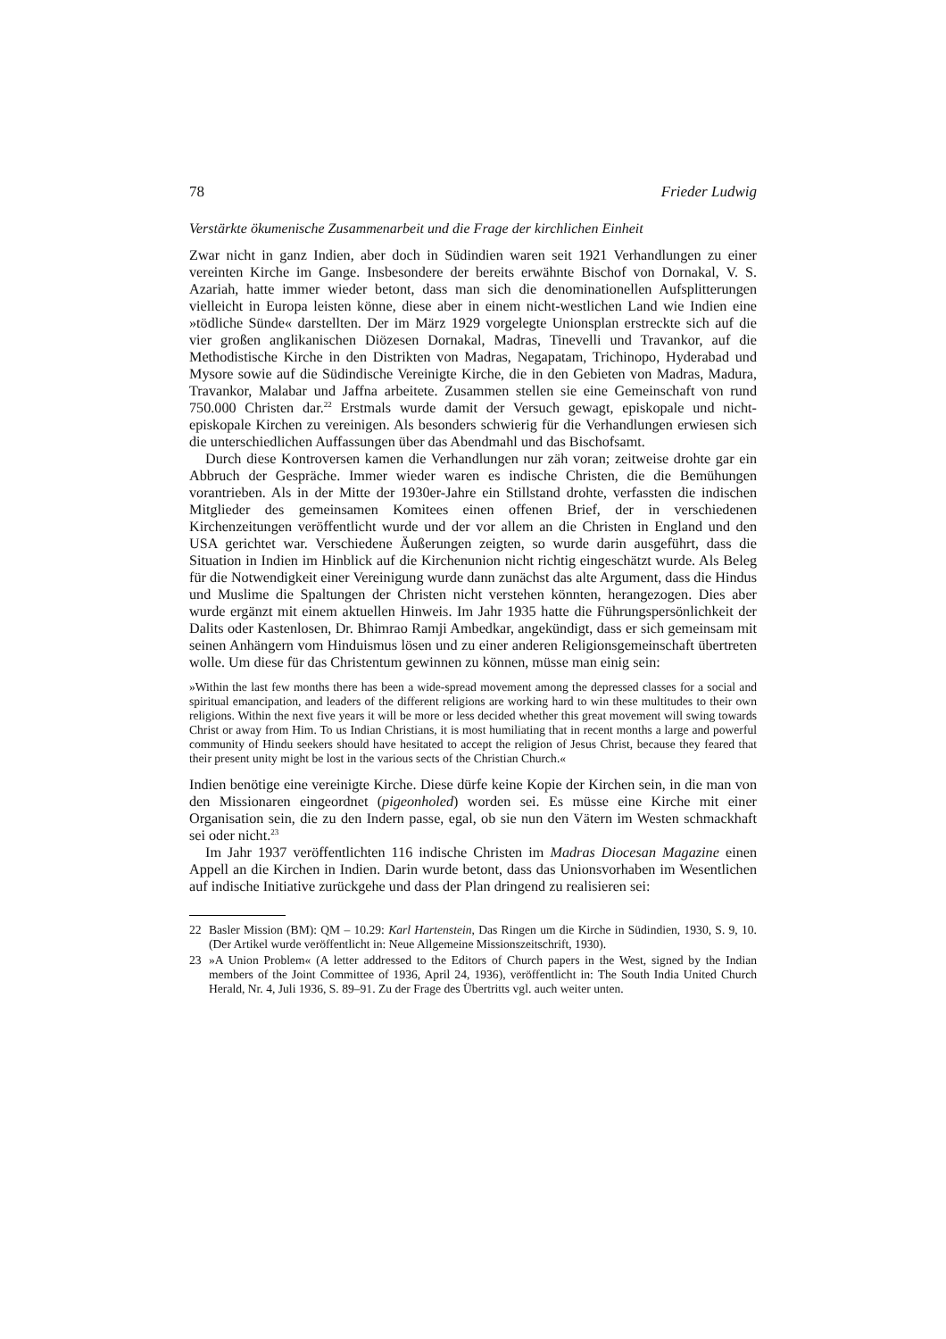78 Frieder Ludwig
Verstärkte ökumenische Zusammenarbeit und die Frage der kirchlichen Einheit
Zwar nicht in ganz Indien, aber doch in Südindien waren seit 1921 Verhandlungen zu einer vereinten Kirche im Gange. Insbesondere der bereits erwähnte Bischof von Dornakal, V. S. Azariah, hatte immer wieder betont, dass man sich die denominationellen Aufsplitterungen vielleicht in Europa leisten könne, diese aber in einem nicht-westlichen Land wie Indien eine »tödliche Sünde« darstellten. Der im März 1929 vorgelegte Unionsplan erstreckte sich auf die vier großen anglikanischen Diözesen Dornakal, Madras, Tinevelli und Travankor, auf die Methodistische Kirche in den Distrikten von Madras, Negapatam, Trichinopo, Hyderabad und Mysore sowie auf die Südindische Vereinigte Kirche, die in den Gebieten von Madras, Madura, Travankor, Malabar und Jaffna arbeitete. Zusammen stellen sie eine Gemeinschaft von rund 750.000 Christen dar.<sup>22</sup> Erstmals wurde damit der Versuch gewagt, episkopale und nicht-episkopale Kirchen zu vereinigen. Als besonders schwierig für die Verhandlungen erwiesen sich die unterschiedlichen Auffassungen über das Abendmahl und das Bischofsamt.
Durch diese Kontroversen kamen die Verhandlungen nur zäh voran; zeitweise drohte gar ein Abbruch der Gespräche. Immer wieder waren es indische Christen, die die Bemühungen vorantrieben. Als in der Mitte der 1930er-Jahre ein Stillstand drohte, verfassten die indischen Mitglieder des gemeinsamen Komitees einen offenen Brief, der in verschiedenen Kirchenzeitungen veröffentlicht wurde und der vor allem an die Christen in England und den USA gerichtet war. Verschiedene Äußerungen zeigten, so wurde darin ausgeführt, dass die Situation in Indien im Hinblick auf die Kirchenunion nicht richtig eingeschätzt wurde. Als Beleg für die Notwendigkeit einer Vereinigung wurde dann zunächst das alte Argument, dass die Hindus und Muslime die Spaltungen der Christen nicht verstehen könnten, herangezogen. Dies aber wurde ergänzt mit einem aktuellen Hinweis. Im Jahr 1935 hatte die Führungspersönlichkeit der Dalits oder Kastenlosen, Dr. Bhimrao Ramji Ambedkar, angekündigt, dass er sich gemeinsam mit seinen Anhängern vom Hinduismus lösen und zu einer anderen Religionsgemeinschaft übertreten wolle. Um diese für das Christentum gewinnen zu können, müsse man einig sein:
»Within the last few months there has been a wide-spread movement among the depressed classes for a social and spiritual emancipation, and leaders of the different religions are working hard to win these multitudes to their own religions. Within the next five years it will be more or less decided whether this great movement will swing towards Christ or away from Him. To us Indian Christians, it is most humiliating that in recent months a large and powerful community of Hindu seekers should have hesitated to accept the religion of Jesus Christ, because they feared that their present unity might be lost in the various sects of the Christian Church.«
Indien benötige eine vereinigte Kirche. Diese dürfe keine Kopie der Kirchen sein, in die man von den Missionaren eingeordnet (pigeonholed) worden sei. Es müsse eine Kirche mit einer Organisation sein, die zu den Indern passe, egal, ob sie nun den Vätern im Westen schmackhaft sei oder nicht.<sup>23</sup>
Im Jahr 1937 veröffentlichten 116 indische Christen im Madras Diocesan Magazine einen Appell an die Kirchen in Indien. Darin wurde betont, dass das Unionsvorhaben im Wesentlichen auf indische Initiative zurückgehe und dass der Plan dringend zu realisieren sei:
22 Basler Mission (BM): QM – 10.29: Karl Hartenstein, Das Ringen um die Kirche in Südindien, 1930, S. 9, 10. (Der Artikel wurde veröffentlicht in: Neue Allgemeine Missionszeitschrift, 1930).
23 »A Union Problem« (A letter addressed to the Editors of Church papers in the West, signed by the Indian members of the Joint Committee of 1936, April 24, 1936), veröffentlicht in: The South India United Church Herald, Nr. 4, Juli 1936, S. 89–91. Zu der Frage des Übertritts vgl. auch weiter unten.